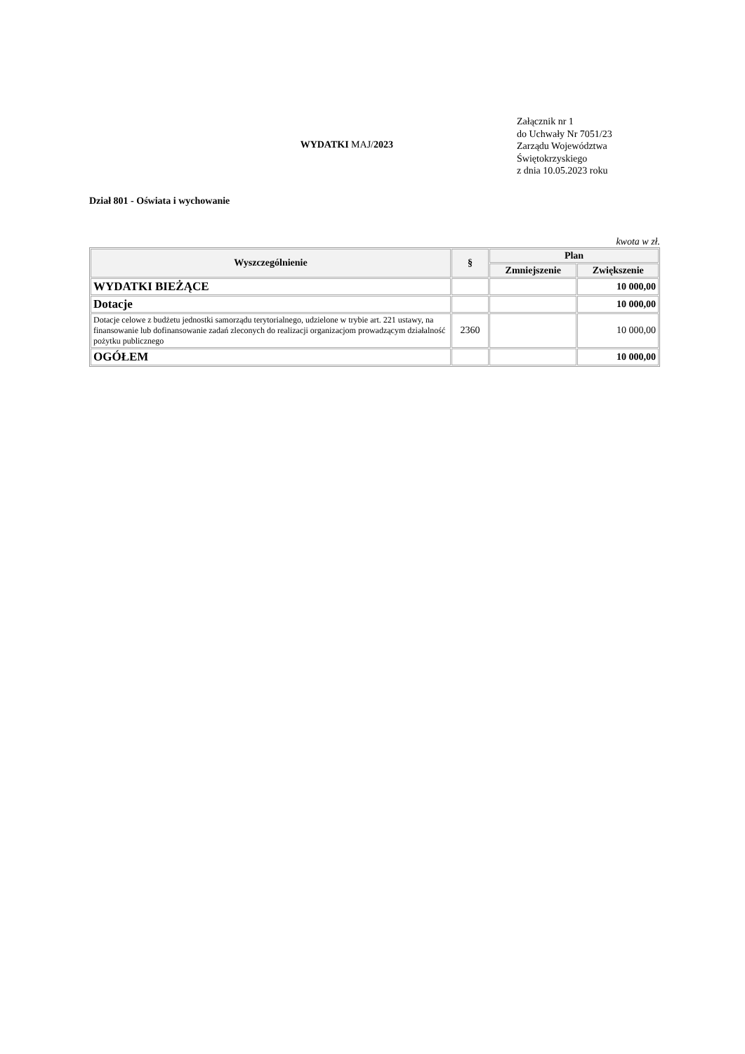WYDATKI MAJ/2023
Załącznik nr 1
do Uchwały Nr 7051/23
Zarządu Województwa
Świętokrzyskiego
z dnia 10.05.2023 roku
Dział 801 - Oświata i wychowanie
kwota w zł.
| Wyszczególnienie | § | Plan | |
| --- | --- | --- | --- |
| | | Zmniejszenie | Zwiększenie |
| WYDATKI BIEŻĄCE | | | 10 000,00 |
| Dotacje | | | 10 000,00 |
| Dotacje celowe z budżetu jednostki samorządu terytorialnego, udzielone w trybie art. 221 ustawy, na finansowanie lub dofinansowanie zadań zleconych do realizacji organizacjom prowadzącym działalność pożytku publicznego | 2360 | | 10 000,00 |
| OGÓŁEM | | | 10 000,00 |